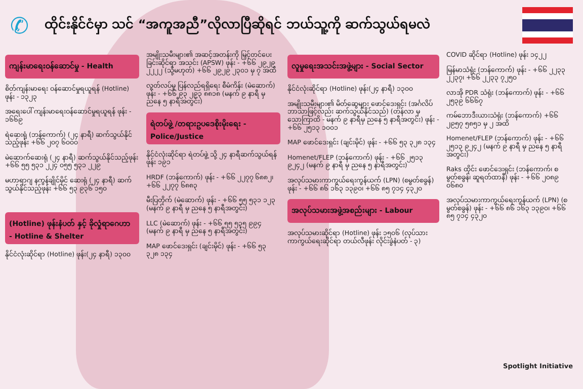✆
ထိုင်းနိုင်ငံမှာ သင် “အကူအညီ”လိုလာပြီဆိုရင် ဘယ်သူ့ကို ဆက်သွယ်ရမလဲ
ကျန်းမာရေးဝန်ဆောင်မှု - Health
စိတ်ကျန်းမာရေး ဝန်ဆောင်မှုရယူရန် (Hotline) ဖုန်း - ၁၃၂၃
အရေးပေါ် ကျန်းမာရေးဝန်ဆောင်မှုရယူရန် ဖုန်း - ၁၆၆၉
ရဲဆေးရုံ (ဘန်ကောက်) (၂၄ နာရီ) ဆက်သွယ်နိုင်သည့်ဖုန်း +၆၆ ၂၀၇ ၆၀၀၀
မဲဆောက်ဆေးရုံ (၂၄ နာရီ) ဆက်သွယ်နိုင်သည့်ဖုန်း +၆၆ ၅၅ ၅၃၁ ၂၂၄ ၀၅၅ ၅၃၁ ၂၂၉
မဟာရာဂျ နကွန်ချိုင်မိုင် ဆေးရုံ (၂၄ နာရီ) ဆက်သွယ်နိုင်သည့်ဖုန်း +၆၆ ၅၃ ၉၃၆ ၁၅၀
(Hotline) ဖုန်းနံပတ် နှင့် ခိုလှုံရာဂေဟာ - Hotline & Shelter
နိုင်ငံလုံးဆိုင်ရာ (Hotline) ဖုန်း(၂၄ နာရီ) ၁၃၀၀
အမျိုးသမီးများ၏ အဆင့်အတန်းကို မြှင့်တင်ပေးခြင်းဆိုင်ရာ အသင်း (APSW) ဖုန်း - +၆၆ ၂၉၂၉ ၂၂၂၂ (သို့မဟုတ်) +၆၆ ၂၉၂၉ ၂၃၀၁ မှ ၇ အထိ
လွတ်လပ်မှု ပြန်လည်ရရှိရေး စီမံကိန်း (မဲဆောက်) ဖုန်း - +၆၆ ၉၃ ၂၉၃ ၈၈၁၈ (မနက် ၉ နာရီ မှ ညနေ ၅ နာရီအတွင်း)
ရဲတပ်ဖွဲ့ /တရားဥပဒေစိုးမိုးရေး - Police/Justice
နိုင်ငံလုံးဆိုင်ရာ ရဲတပ်ဖွဲ့ သို့ ၂၄ နာရီဆက်သွယ်ရန်ဖုန်း ၁၉၁
HRDF (ဘန်ကောက်) ဖုန်း - +၆၆ ၂၂၇၇ ၆၈၈၂၊ +၆၆ ၂၂၇၇ ၆၈၈၃
မီးပြတိုက် (မဲဆောက်) ဖုန်း - +၆၆ ၅၅ ၅၃၁ ၁၂၃ (မနက် ၉ နာရီ မှ ညနေ ၅ နာရီအတွင်း)
LLC (မဲဆောက်) ဖုန်း - +၆၆ ၅၅ ၅၃၅ ၉၉၄ (မနက် ၉ နာရီ မှ ညနေ ၅ နာရီအတွင်း)
MAP ဖောင်ဒေးရှင်း (ချင်းမိုင်) ဖုန်း - +၆၆ ၅၃ ၃၂၈ ၁၃၄
လူမှုရေးအသင်းအဖွဲ့များ - Social Sector
နိုင်ငံလုံးဆိုင်ရာ (Hotline) ဖုန်း(၂၄ နာရီ) ၁၃၀၀
အမျိုးသမီးများ၏ မိတ်ဆွေများ ဖောင်ဒေးရှင်း (အင်္ဂလိပ်ဘာသာဖြင့်လည်း ဆက်သွယ်နိုင်သည်) (တန်လာ မှ သောကြာထိ - မနက် ၉ နာရီမှ ညနေ ၅ နာရီအတွင်း) ဖုန်း - +၆၆ ၂၅၁၃ ၁၀၀၁
MAP ဖောင်ဒေးရှင်း (ချင်းမိုင်) ဖုန်း - +၆၆ ၅၃ ၃၂၈ ၁၃၄
Homenet/FLEP (ဘန်ကောက်) ဖုန်း - +၆၆ ၂၅၁၃ ၉၂၄၂ (မနက် ၉ နာရီ မှ ညနေ ၅ နာရီအတွင်း)
အလုပ်သမားကာကွယ်ရေးကွန်ယက် (LPN) (စမွတ်စခွန်) ဖုန်း - +၆၆ ၈၆ ၁၆၃ ၁၃၉၀၊ +၆၆ ၈၅ ၇၁၄ ၄၃၂၀
အလုပ်သမားအဖွဲ့အစည်းများ - Labour
အလုပ်သမားဆိုင်ရာ (Hotline) ဖုန်း ၁၅၀၆ (လုပ်သားကာကွယ်ရေးဆိုင်ရာ တယ်လီဖုန်း လိုင်းခွဲနံပတ် - ၃)
COVID ဆိုင်ရာ (Hotline) ဖုန်း ၁၄၂၂
မြန်မာသံရုံး (ဘန်ကောက်) ဖုန်း - +၆၆ ၂၂၃၃ ၂၂၃၇၊ +၆၆ ၂၂၃၃ ၇၂၅၀
လာအို PDR သံရုံး (ဘန်ကောက်) ဖုန်း - +၆၆ ၂၅၃၉ ၆၆၆၇
ကမ်ဘောဒီးယားသံရုံး (ဘန်ကောက်) +၆၆ ၂၉၅၇ ၅၈၅၁ မှ ၂ အထိ
Homenet/FLEP (ဘန်ကောက်) ဖုန်း - +၆၆ ၂၅၁၃ ၉၂၄၂ (မနက် ၉ နာရီ မှ ညနေ ၅ နာရီအတွင်း)
Raks ထိုင်း ဖောင်ဒေးရှင်း (ဘန်ကောက်၊ စမွတ်စခွန်၊ ဆူရတ်ထာနီ) ဖုန်း - +၆၆ ၂၀၈၉ ၀၆၈၀
အလုပ်သမားကာကွယ်ရေးကွန်ယက် (LPN) (စမွတ်စခွန်) ဖုန်း - +၆၆ ၈၆ ၁၆၃ ၁၃၉၀၊ +၆၆ ၈၅ ၇၁၄ ၄၃၂၀
Spotlight Initiative